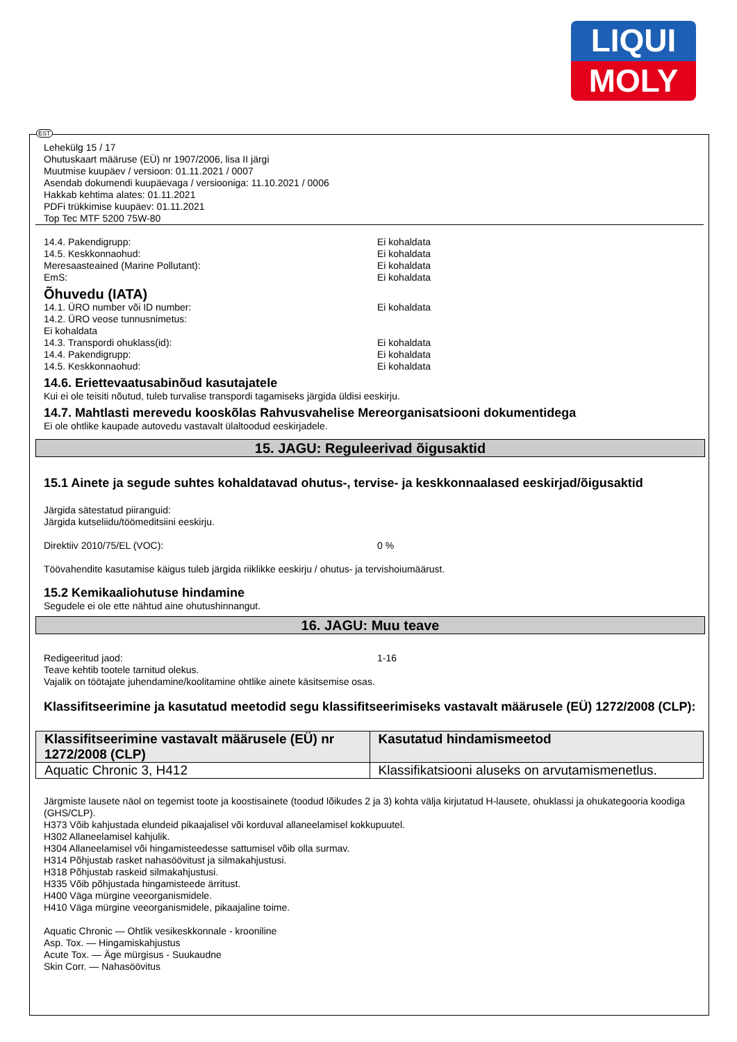LIQUI
MOLY
Lehekülg 15 / 17
Ohutuskaart määruse (EÜ) nr 1907/2006, lisa II järgi
Muutmise kuupäev / versioon: 01.11.2021 / 0007
Asendab dokumendi kuupäevaga / versiooniga: 11.10.2021 / 0006
Hakkab kehtima alates: 01.11.2021
PDFi trükkimise kuupäev: 01.11.2021
Top Tec MTF 5200 75W-80
14.4. Pakendigrupp: Ei kohaldata
14.5. Keskkonnaohud: Ei kohaldata
Meresaasteained (Marine Pollutant): Ei kohaldata
EmS: Ei kohaldata
Õhuvedu (IATA)
14.1. ÜRO number või ID number: Ei kohaldata
14.2. ÜRO veose tunnusnimetus:
Ei kohaldata
14.3. Transpordi ohuklass(id): Ei kohaldata
14.4. Pakendigrupp: Ei kohaldata
14.5. Keskkonnaohud: Ei kohaldata
14.6. Eriettevaatusabinõud kasutajatele
Kui ei ole teisiti nõutud, tuleb turvalise transpordi tagamiseks järgida üldisi eeskirju.
14.7. Mahtlasti merevedu kooskõlas Rahvusvahelise Mereorganisatsiooni dokumentidega
Ei ole ohtlike kaupade autovedu vastavalt ülaltoodud eeskirjadele.
15. JAGU: Reguleerivad õigusaktid
15.1 Ainete ja segude suhtes kohaldatavad ohutus-, tervise- ja keskkonnaalased eeskirjad/õigusaktid
Järgida sätestatud piiranguid:
Järgida kutseliidu/töömeditsiini eeskirju.
Direktiiv 2010/75/EL (VOC): 0 %
Töövahendite kasutamise käigus tuleb järgida riiklikke eeskirju / ohutus- ja tervishoiumäärust.
15.2 Kemikaaliohutuse hindamine
Segudele ei ole ette nähtud aine ohutushinnangut.
16. JAGU: Muu teave
Redigeeritud jaod: 1-16
Teave kehtib tootele tarnitud olekus.
Vajalik on töötajate juhendamine/koolitamine ohtlike ainete käsitsemise osas.
Klassifitseerimine ja kasutatud meetodid segu klassifitseerimiseks vastavalt määrusele (EÜ) 1272/2008 (CLP):
| Klassifitseerimine vastavalt määrusele (EÜ) nr 1272/2008 (CLP) | Kasutatud hindamismeetod |
| --- | --- |
| Aquatic Chronic 3, H412 | Klassifikatsiooni aluseks on arvutamismenetlus. |
Järgmiste lausete näol on tegemist toote ja koostisainete (toodud lõikudes 2 ja 3) kohta välja kirjutatud H-lausete, ohuklassi ja ohukategooria koodiga (GHS/CLP).
H373 Võib kahjustada elundeid pikaajalisel või korduval allaneelamisel kokkupuutel.
H302 Allaneelamisel kahjulik.
H304 Allaneelamisel või hingamisteedesse sattumisel võib olla surmav.
H314 Põhjustab rasket nahasöövitust ja silmakahjustusi.
H318 Põhjustab raskeid silmakahjustusi.
H335 Võib põhjustada hingamisteede ärritust.
H400 Väga mürgine veeorganismidele.
H410 Väga mürgine veeorganismidele, pikaajaline toime.
Aquatic Chronic — Ohtlik vesikeskkonnale - krooniline
Asp. Tox. — Hingamiskahjustus
Acute Tox. — Äge mürgisus - Suukaudne
Skin Corr. — Nahasöövitus
EST